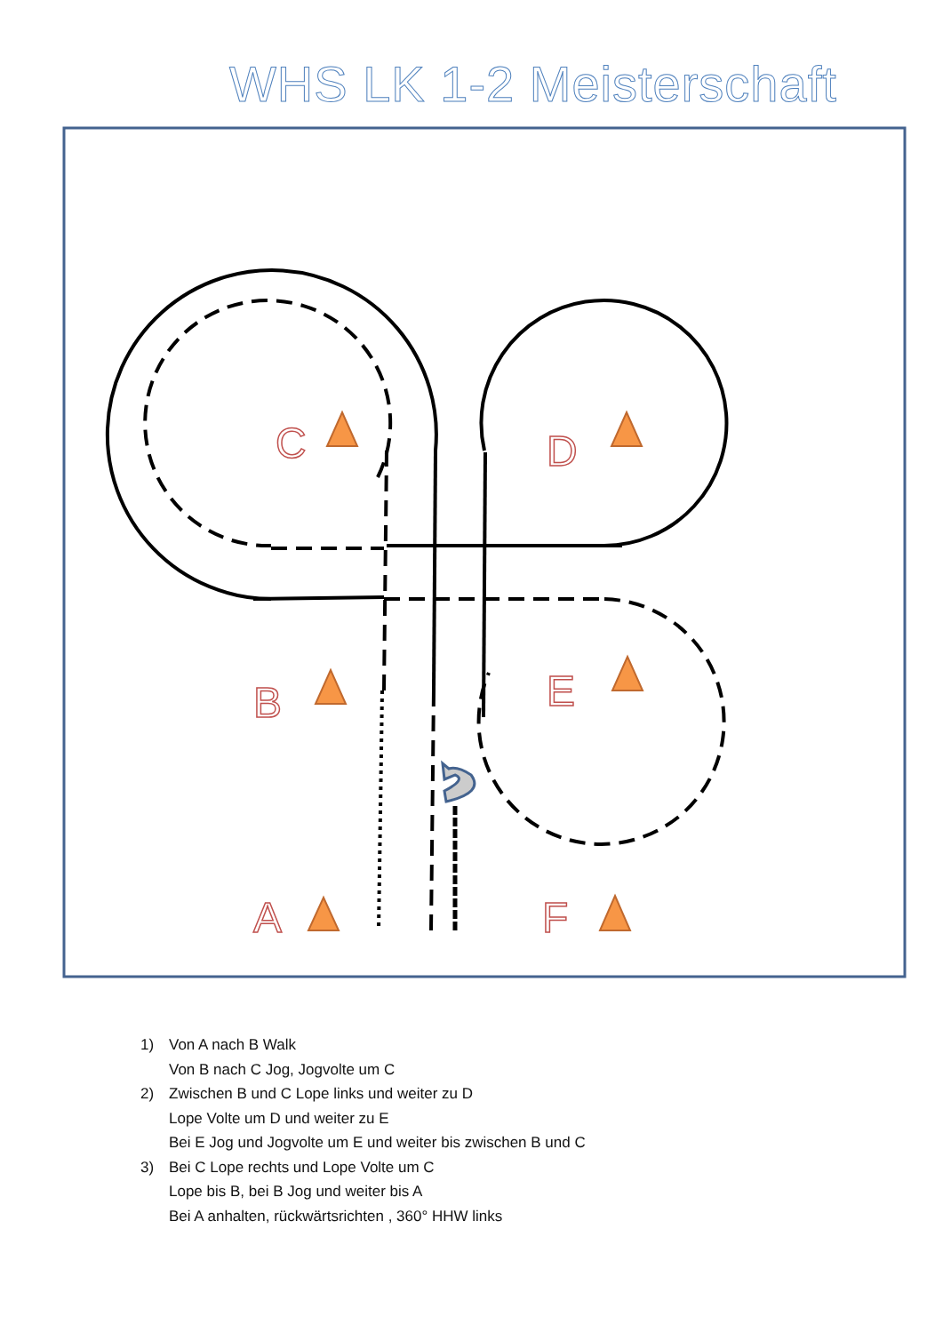WHS LK 1-2 Meisterschaft
C
D
B
E
A
F
1) Von A nach B Walk
Von B nach C Jog, Jogvolte um C
2) Zwischen B und C Lope links und weiter zu D
Lope Volte um D und weiter zu E
Bei E Jog und Jogvolte um E und weiter bis zwischen B und C
3) Bei C Lope rechts und Lope Volte um C
Lope bis B, bei B Jog und weiter bis A
Bei A anhalten, rückwärtsrichten , 360° HHW links